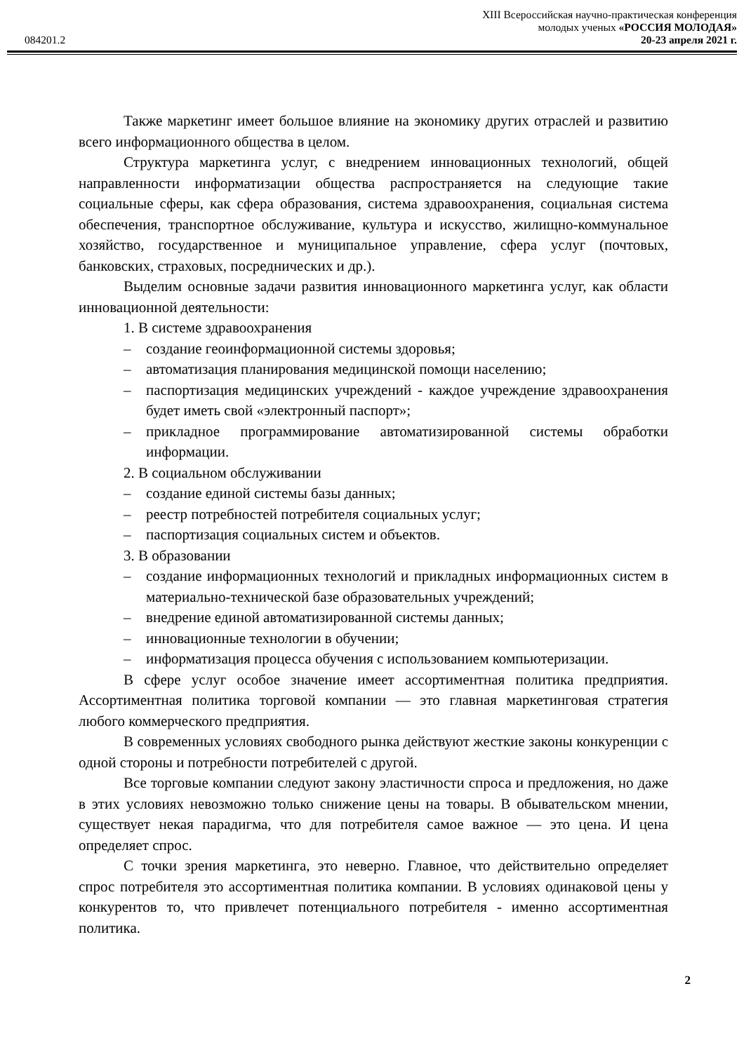XIII Всероссийская научно-практическая конференция
молодых ученых «РОССИЯ МОЛОДАЯ»
084201.2 20-23 апреля 2021 г.
Также маркетинг имеет большое влияние на экономику других отраслей и развитию всего информационного общества в целом.
Структура маркетинга услуг, с внедрением инновационных технологий, общей направленности информатизации общества распространяется на следующие такие социальные сферы, как сфера образования, система здравоохранения, социальная система обеспечения, транспортное обслуживание, культура и искусство, жилищно-коммунальное хозяйство, государственное и муниципальное управление, сфера услуг (почтовых, банковских, страховых, посреднических и др.).
Выделим основные задачи развития инновационного маркетинга услуг, как области инновационной деятельности:
1. В системе здравоохранения
– создание геоинформационной системы здоровья;
– автоматизация планирования медицинской помощи населению;
– паспортизация медицинских учреждений - каждое учреждение здравоохранения будет иметь свой «электронный паспорт»;
– прикладное программирование автоматизированной системы обработки информации.
2. В социальном обслуживании
– создание единой системы базы данных;
– реестр потребностей потребителя социальных услуг;
– паспортизация социальных систем и объектов.
3. В образовании
– создание информационных технологий и прикладных информационных систем в материально-технической базе образовательных учреждений;
– внедрение единой автоматизированной системы данных;
– инновационные технологии в обучении;
– информатизация процесса обучения с использованием компьютеризации.
В сфере услуг особое значение имеет ассортиментная политика предприятия. Ассортиментная политика торговой компании — это главная маркетинговая стратегия любого коммерческого предприятия.
В современных условиях свободного рынка действуют жесткие законы конкуренции с одной стороны и потребности потребителей с другой.
Все торговые компании следуют закону эластичности спроса и предложения, но даже в этих условиях невозможно только снижение цены на товары. В обывательском мнении, существует некая парадигма, что для потребителя самое важное — это цена. И цена определяет спрос.
С точки зрения маркетинга, это неверно. Главное, что действительно определяет спрос потребителя это ассортиментная политика компании. В условиях одинаковой цены у конкурентов то, что привлечет потенциального потребителя - именно ассортиментная политика.
2